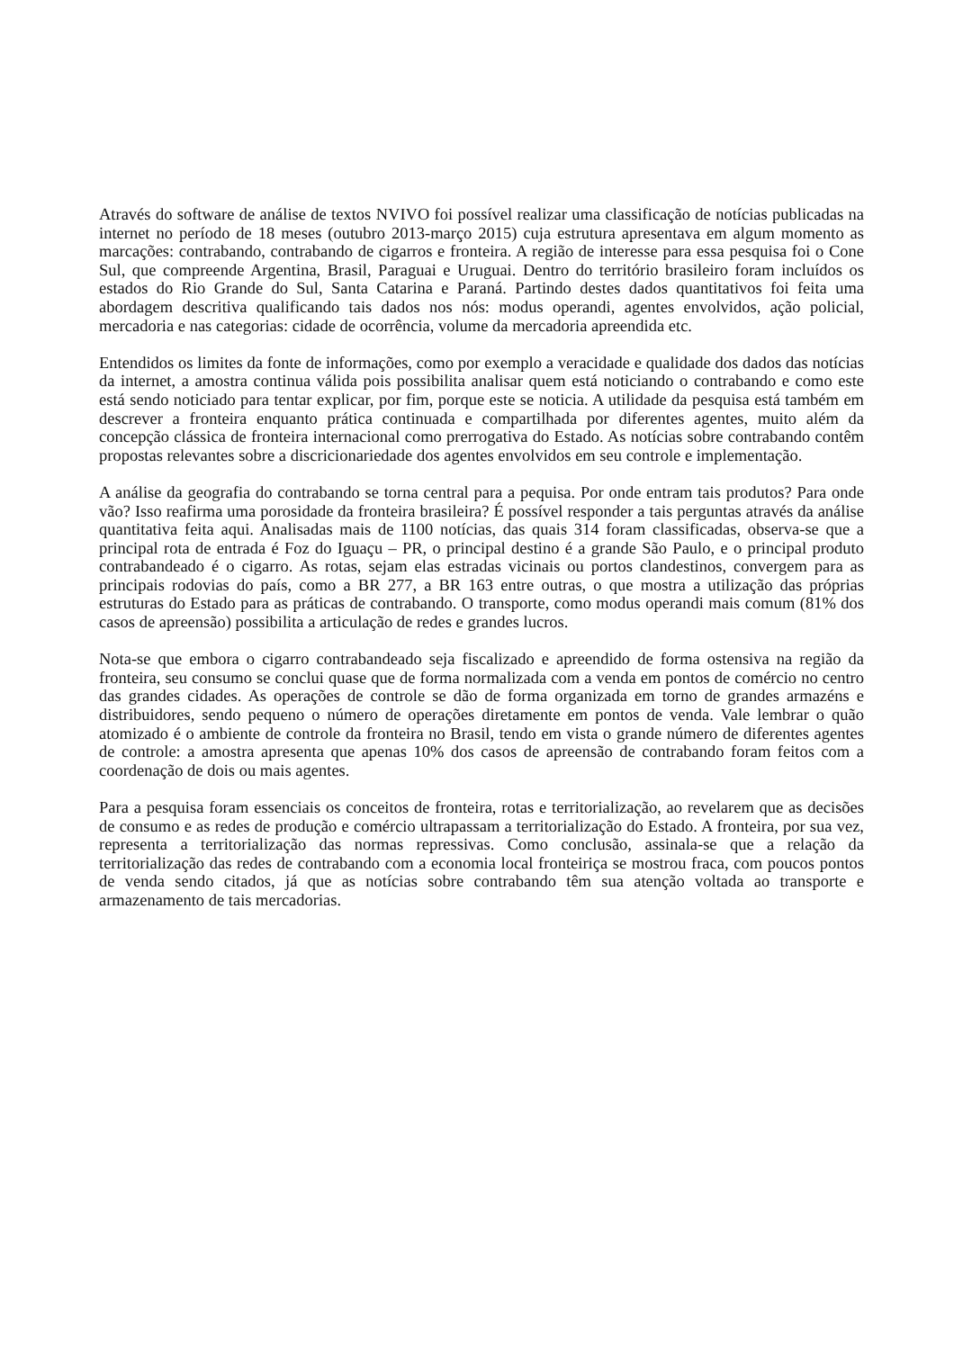Através do software de análise de textos NVIVO foi possível realizar uma classificação de notícias publicadas na internet no período de 18 meses (outubro 2013-março 2015) cuja estrutura apresentava em algum momento as marcações: contrabando, contrabando de cigarros e fronteira. A região de interesse para essa pesquisa foi o Cone Sul, que compreende Argentina, Brasil, Paraguai e Uruguai. Dentro do território brasileiro foram incluídos os estados do Rio Grande do Sul, Santa Catarina e Paraná. Partindo destes dados quantitativos foi feita uma abordagem descritiva qualificando tais dados nos nós: modus operandi, agentes envolvidos, ação policial, mercadoria e nas categorias: cidade de ocorrência, volume da mercadoria apreendida etc.
Entendidos os limites da fonte de informações, como por exemplo a veracidade e qualidade dos dados das notícias da internet, a amostra continua válida pois possibilita analisar quem está noticiando o contrabando e como este está sendo noticiado para tentar explicar, por fim, porque este se noticia. A utilidade da pesquisa está também em descrever a fronteira enquanto prática continuada e compartilhada por diferentes agentes, muito além da concepção clássica de fronteira internacional como prerrogativa do Estado. As notícias sobre contrabando contêm propostas relevantes sobre a discricionariedade dos agentes envolvidos em seu controle e implementação.
A análise da geografia do contrabando se torna central para a pequisa. Por onde entram tais produtos? Para onde vão? Isso reafirma uma porosidade da fronteira brasileira? É possível responder a tais perguntas através da análise quantitativa feita aqui. Analisadas mais de 1100 notícias, das quais 314 foram classificadas, observa-se que a principal rota de entrada é Foz do Iguaçu – PR, o principal destino é a grande São Paulo, e o principal produto contrabandeado é o cigarro. As rotas, sejam elas estradas vicinais ou portos clandestinos, convergem para as principais rodovias do país, como a BR 277, a BR 163 entre outras, o que mostra a utilização das próprias estruturas do Estado para as práticas de contrabando. O transporte, como modus operandi mais comum (81% dos casos de apreensão) possibilita a articulação de redes e grandes lucros.
Nota-se que embora o cigarro contrabandeado seja fiscalizado e apreendido de forma ostensiva na região da fronteira, seu consumo se conclui quase que de forma normalizada com a venda em pontos de comércio no centro das grandes cidades. As operações de controle se dão de forma organizada em torno de grandes armazéns e distribuidores, sendo pequeno o número de operações diretamente em pontos de venda. Vale lembrar o quão atomizado é o ambiente de controle da fronteira no Brasil, tendo em vista o grande número de diferentes agentes de controle: a amostra apresenta que apenas 10% dos casos de apreensão de contrabando foram feitos com a coordenação de dois ou mais agentes.
Para a pesquisa foram essenciais os conceitos de fronteira, rotas e territorialização, ao revelarem que as decisões de consumo e as redes de produção e comércio ultrapassam a territorialização do Estado. A fronteira, por sua vez, representa a territorialização das normas repressivas. Como conclusão, assinala-se que a relação da territorialização das redes de contrabando com a economia local fronteiriça se mostrou fraca, com poucos pontos de venda sendo citados, já que as notícias sobre contrabando têm sua atenção voltada ao transporte e armazenamento de tais mercadorias.